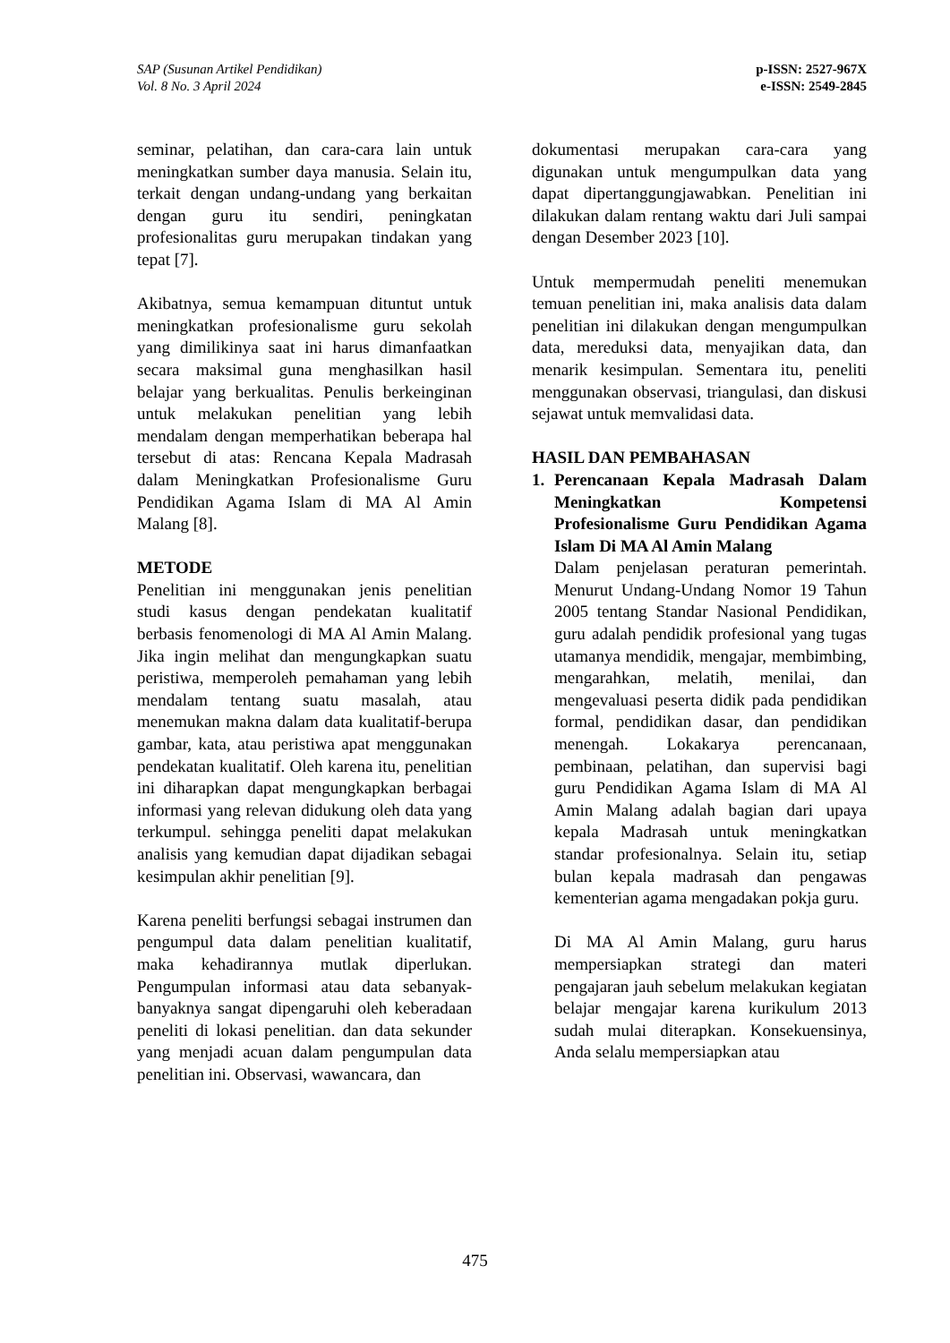SAP (Susunan Artikel Pendidikan)
Vol. 8 No. 3 April 2024
p-ISSN: 2527-967X
e-ISSN: 2549-2845
seminar, pelatihan, dan cara-cara lain untuk meningkatkan sumber daya manusia. Selain itu, terkait dengan undang-undang yang berkaitan dengan guru itu sendiri, peningkatan profesionalitas guru merupakan tindakan yang tepat [7].
Akibatnya, semua kemampuan dituntut untuk meningkatkan profesionalisme guru sekolah yang dimilikinya saat ini harus dimanfaatkan secara maksimal guna menghasilkan hasil belajar yang berkualitas. Penulis berkeinginan untuk melakukan penelitian yang lebih mendalam dengan memperhatikan beberapa hal tersebut di atas: Rencana Kepala Madrasah dalam Meningkatkan Profesionalisme Guru Pendidikan Agama Islam di MA Al Amin Malang [8].
METODE
Penelitian ini menggunakan jenis penelitian studi kasus dengan pendekatan kualitatif berbasis fenomenologi di MA Al Amin Malang. Jika ingin melihat dan mengungkapkan suatu peristiwa, memperoleh pemahaman yang lebih mendalam tentang suatu masalah, atau menemukan makna dalam data kualitatif-berupa gambar, kata, atau peristiwa apat menggunakan pendekatan kualitatif. Oleh karena itu, penelitian ini diharapkan dapat mengungkapkan berbagai informasi yang relevan didukung oleh data yang terkumpul. sehingga peneliti dapat melakukan analisis yang kemudian dapat dijadikan sebagai kesimpulan akhir penelitian [9].
Karena peneliti berfungsi sebagai instrumen dan pengumpul data dalam penelitian kualitatif, maka kehadirannya mutlak diperlukan. Pengumpulan informasi atau data sebanyak-banyaknya sangat dipengaruhi oleh keberadaan peneliti di lokasi penelitian. dan data sekunder yang menjadi acuan dalam pengumpulan data penelitian ini. Observasi, wawancara, dan
dokumentasi merupakan cara-cara yang digunakan untuk mengumpulkan data yang dapat dipertanggungjawabkan. Penelitian ini dilakukan dalam rentang waktu dari Juli sampai dengan Desember 2023 [10].
Untuk mempermudah peneliti menemukan temuan penelitian ini, maka analisis data dalam penelitian ini dilakukan dengan mengumpulkan data, mereduksi data, menyajikan data, dan menarik kesimpulan. Sementara itu, peneliti menggunakan observasi, triangulasi, dan diskusi sejawat untuk memvalidasi data.
HASIL DAN PEMBAHASAN
1. Perencanaan Kepala Madrasah Dalam Meningkatkan Kompetensi Profesionalisme Guru Pendidikan Agama Islam Di MA Al Amin Malang
Dalam penjelasan peraturan pemerintah. Menurut Undang-Undang Nomor 19 Tahun 2005 tentang Standar Nasional Pendidikan, guru adalah pendidik profesional yang tugas utamanya mendidik, mengajar, membimbing, mengarahkan, melatih, menilai, dan mengevaluasi peserta didik pada pendidikan formal, pendidikan dasar, dan pendidikan menengah. Lokakarya perencanaan, pembinaan, pelatihan, dan supervisi bagi guru Pendidikan Agama Islam di MA Al Amin Malang adalah bagian dari upaya kepala Madrasah untuk meningkatkan standar profesionalnya. Selain itu, setiap bulan kepala madrasah dan pengawas kementerian agama mengadakan pokja guru.
Di MA Al Amin Malang, guru harus mempersiapkan strategi dan materi pengajaran jauh sebelum melakukan kegiatan belajar mengajar karena kurikulum 2013 sudah mulai diterapkan. Konsekuensinya, Anda selalu mempersiapkan atau
475